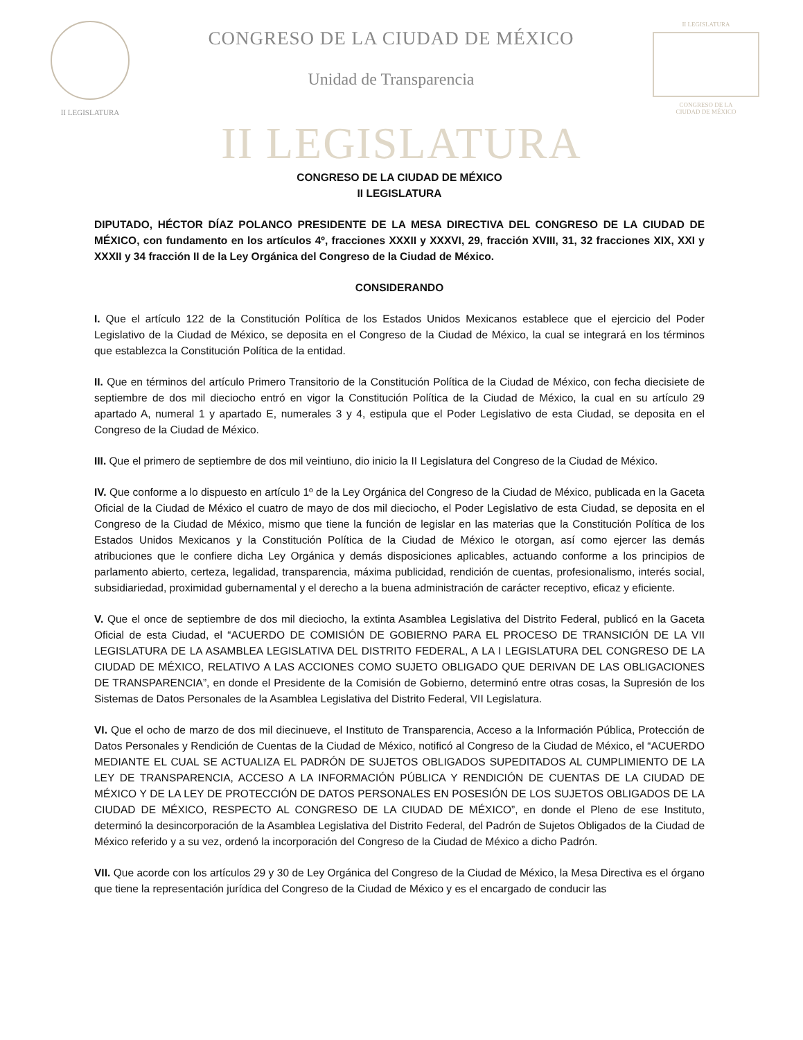II LEGISLATURA
CONGRESO DE LA CIUDAD DE MÉXICO
Unidad de Transparencia
II LEGISLATURA
CONGRESO DE LA
CIUDAD DE MÉXICO
II LEGISLATURA
CONGRESO DE LA CIUDAD DE MÉXICO
II LEGISLATURA
DIPUTADO, HÉCTOR DÍAZ POLANCO PRESIDENTE DE LA MESA DIRECTIVA DEL CONGRESO DE LA CIUDAD DE MÉXICO, con fundamento en los artículos 4º, fracciones XXXII y XXXVI, 29, fracción XVIII, 31, 32 fracciones XIX, XXI y XXXII y 34 fracción II de la Ley Orgánica del Congreso de la Ciudad de México.
CONSIDERANDO
I. Que el artículo 122 de la Constitución Política de los Estados Unidos Mexicanos establece que el ejercicio del Poder Legislativo de la Ciudad de México, se deposita en el Congreso de la Ciudad de México, la cual se integrará en los términos que establezca la Constitución Política de la entidad.
II. Que en términos del artículo Primero Transitorio de la Constitución Política de la Ciudad de México, con fecha diecisiete de septiembre de dos mil dieciocho entró en vigor la Constitución Política de la Ciudad de México, la cual en su artículo 29 apartado A, numeral 1 y apartado E, numerales 3 y 4, estipula que el Poder Legislativo de esta Ciudad, se deposita en el Congreso de la Ciudad de México.
III. Que el primero de septiembre de dos mil veintiuno, dio inicio la II Legislatura del Congreso de la Ciudad de México.
IV. Que conforme a lo dispuesto en artículo 1º de la Ley Orgánica del Congreso de la Ciudad de México, publicada en la Gaceta Oficial de la Ciudad de México el cuatro de mayo de dos mil dieciocho, el Poder Legislativo de esta Ciudad, se deposita en el Congreso de la Ciudad de México, mismo que tiene la función de legislar en las materias que la Constitución Política de los Estados Unidos Mexicanos y la Constitución Política de la Ciudad de México le otorgan, así como ejercer las demás atribuciones que le confiere dicha Ley Orgánica y demás disposiciones aplicables, actuando conforme a los principios de parlamento abierto, certeza, legalidad, transparencia, máxima publicidad, rendición de cuentas, profesionalismo, interés social, subsidiariedad, proximidad gubernamental y el derecho a la buena administración de carácter receptivo, eficaz y eficiente.
V. Que el once de septiembre de dos mil dieciocho, la extinta Asamblea Legislativa del Distrito Federal, publicó en la Gaceta Oficial de esta Ciudad, el “ACUERDO DE COMISIÓN DE GOBIERNO PARA EL PROCESO DE TRANSICIÓN DE LA VII LEGISLATURA DE LA ASAMBLEA LEGISLATIVA DEL DISTRITO FEDERAL, A LA I LEGISLATURA DEL CONGRESO DE LA CIUDAD DE MÉXICO, RELATIVO A LAS ACCIONES COMO SUJETO OBLIGADO QUE DERIVAN DE LAS OBLIGACIONES DE TRANSPARENCIA”, en donde el Presidente de la Comisión de Gobierno, determinó entre otras cosas, la Supresión de los Sistemas de Datos Personales de la Asamblea Legislativa del Distrito Federal, VII Legislatura.
VI. Que el ocho de marzo de dos mil diecinueve, el Instituto de Transparencia, Acceso a la Información Pública, Protección de Datos Personales y Rendición de Cuentas de la Ciudad de México, notificó al Congreso de la Ciudad de México, el “ACUERDO MEDIANTE EL CUAL SE ACTUALIZA EL PADRÓN DE SUJETOS OBLIGADOS SUPEDITADOS AL CUMPLIMIENTO DE LA LEY DE TRANSPARENCIA, ACCESO A LA INFORMACIÓN PÚBLICA Y RENDICIÓN DE CUENTAS DE LA CIUDAD DE MÉXICO Y DE LA LEY DE PROTECCIÓN DE DATOS PERSONALES EN POSESIÓN DE LOS SUJETOS OBLIGADOS DE LA CIUDAD DE MÉXICO, RESPECTO AL CONGRESO DE LA CIUDAD DE MÉXICO”, en donde el Pleno de ese Instituto, determinó la desincorporación de la Asamblea Legislativa del Distrito Federal, del Padrón de Sujetos Obligados de la Ciudad de México referido y a su vez, ordenó la incorporación del Congreso de la Ciudad de México a dicho Padrón.
VII. Que acorde con los artículos 29 y 30 de Ley Orgánica del Congreso de la Ciudad de México, la Mesa Directiva es el órgano que tiene la representación jurídica del Congreso de la Ciudad de México y es el encargado de conducir las